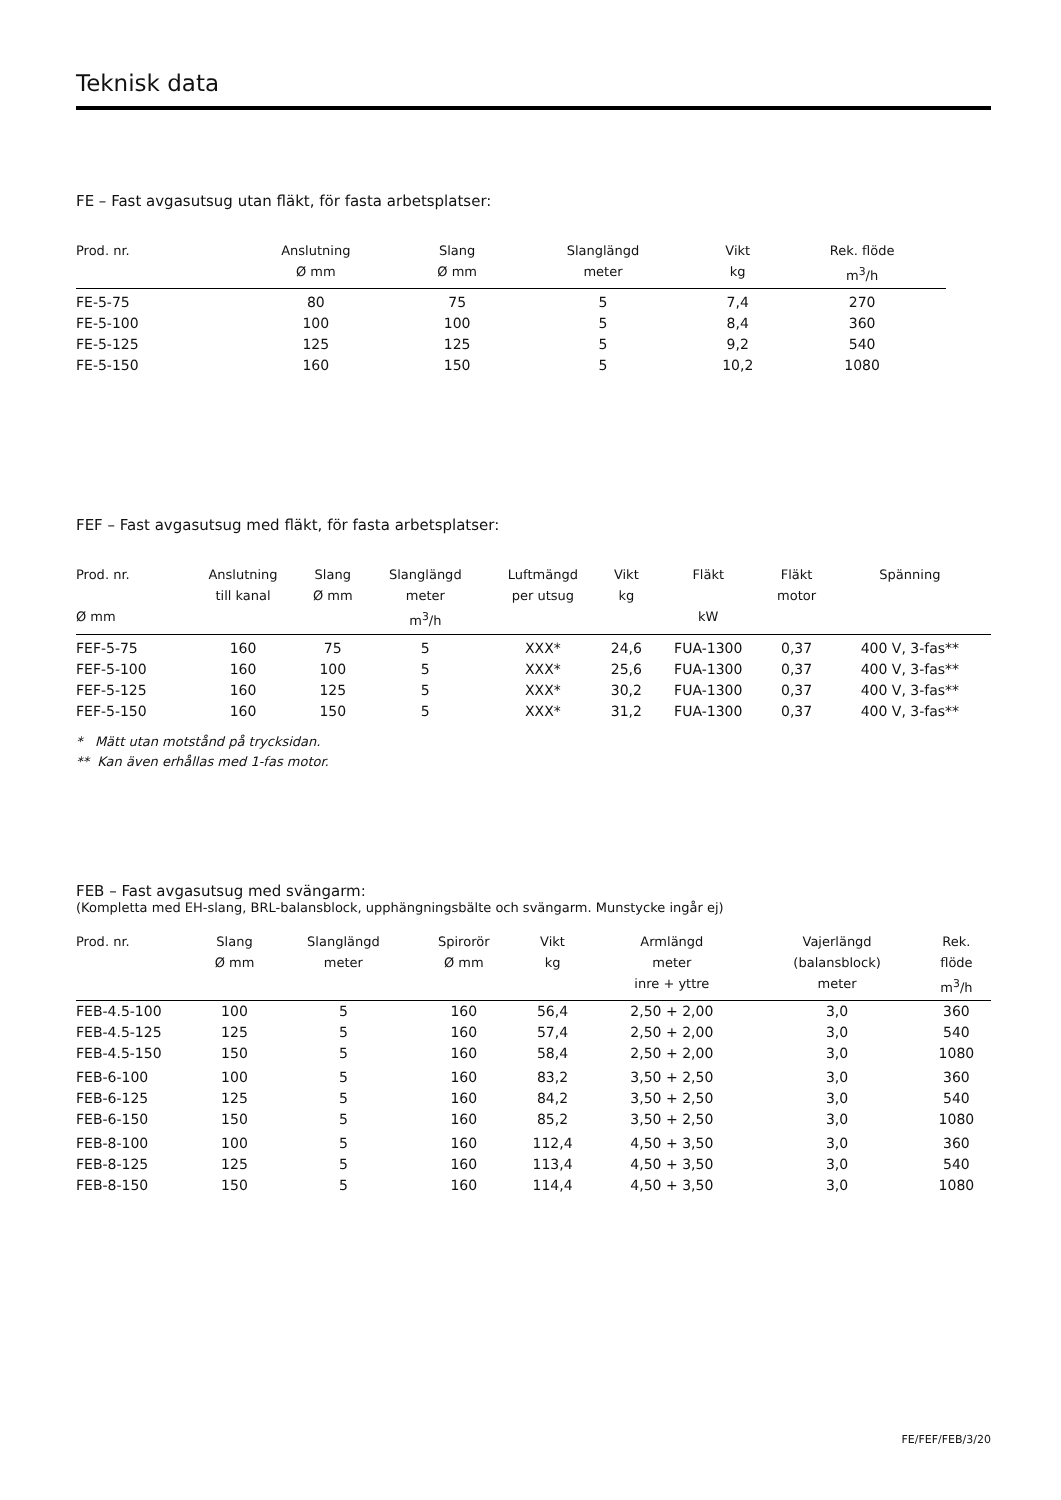Teknisk data
FE – Fast avgasutsug utan fläkt, för fasta arbetsplatser:
| Prod. nr. | Anslutning Ø mm | Slang Ø mm | Slanglängd meter | Vikt kg | Rek. flöde m<sup>3</sup>/h |
| --- | --- | --- | --- | --- | --- |
| FE-5-75 | 80 | 75 | 5 | 7,4 | 270 |
| FE-5-100 | 100 | 100 | 5 | 8,4 | 360 |
| FE-5-125 | 125 | 125 | 5 | 9,2 | 540 |
| FE-5-150 | 160 | 150 | 5 | 10,2 | 1080 |
FEF – Fast avgasutsug med fläkt, för fasta arbetsplatser:
| Prod. nr. Ø mm | Anslutning till kanal | Slang Ø mm | Slanglängd meter m<sup>3</sup>/h | Luftmängd per utsug | Vikt kg | Fläkt kW | Fläkt motor | Spänning |
| --- | --- | --- | --- | --- | --- | --- | --- | --- |
| FEF-5-75 | 160 | 75 | 5 | XXX* | 24,6 | FUA-1300 | 0,37 | 400 V, 3-fas** |
| FEF-5-100 | 160 | 100 | 5 | XXX* | 25,6 | FUA-1300 | 0,37 | 400 V, 3-fas** |
| FEF-5-125 | 160 | 125 | 5 | XXX* | 30,2 | FUA-1300 | 0,37 | 400 V, 3-fas** |
| FEF-5-150 | 160 | 150 | 5 | XXX* | 31,2 | FUA-1300 | 0,37 | 400 V, 3-fas** |
* Mätt utan motstånd på trycksidan.
** Kan även erhållas med 1-fas motor.
FEB – Fast avgasutsug med svängarm:
(Kompletta med EH-slang, BRL-balansblock, upphängningsbälte och svängarm. Munstycke ingår ej)
| Prod. nr. | Slang Ø mm | Slanglängd meter | Spirorör Ø mm | Vikt kg | Armlängd meter inre + yttre | Vajerlängd (balansblock) meter | Rek. flöde m<sup>3</sup>/h |
| --- | --- | --- | --- | --- | --- | --- | --- |
| FEB-4.5-100 | 100 | 5 | 160 | 56,4 | 2,50 + 2,00 | 3,0 | 360 |
| FEB-4.5-125 | 125 | 5 | 160 | 57,4 | 2,50 + 2,00 | 3,0 | 540 |
| FEB-4.5-150 | 150 | 5 | 160 | 58,4 | 2,50 + 2,00 | 3,0 | 1080 |
| FEB-6-100 | 100 | 5 | 160 | 83,2 | 3,50 + 2,50 | 3,0 | 360 |
| FEB-6-125 | 125 | 5 | 160 | 84,2 | 3,50 + 2,50 | 3,0 | 540 |
| FEB-6-150 | 150 | 5 | 160 | 85,2 | 3,50 + 2,50 | 3,0 | 1080 |
| FEB-8-100 | 100 | 5 | 160 | 112,4 | 4,50 + 3,50 | 3,0 | 360 |
| FEB-8-125 | 125 | 5 | 160 | 113,4 | 4,50 + 3,50 | 3,0 | 540 |
| FEB-8-150 | 150 | 5 | 160 | 114,4 | 4,50 + 3,50 | 3,0 | 1080 |
FE/FEF/FEB/3/20